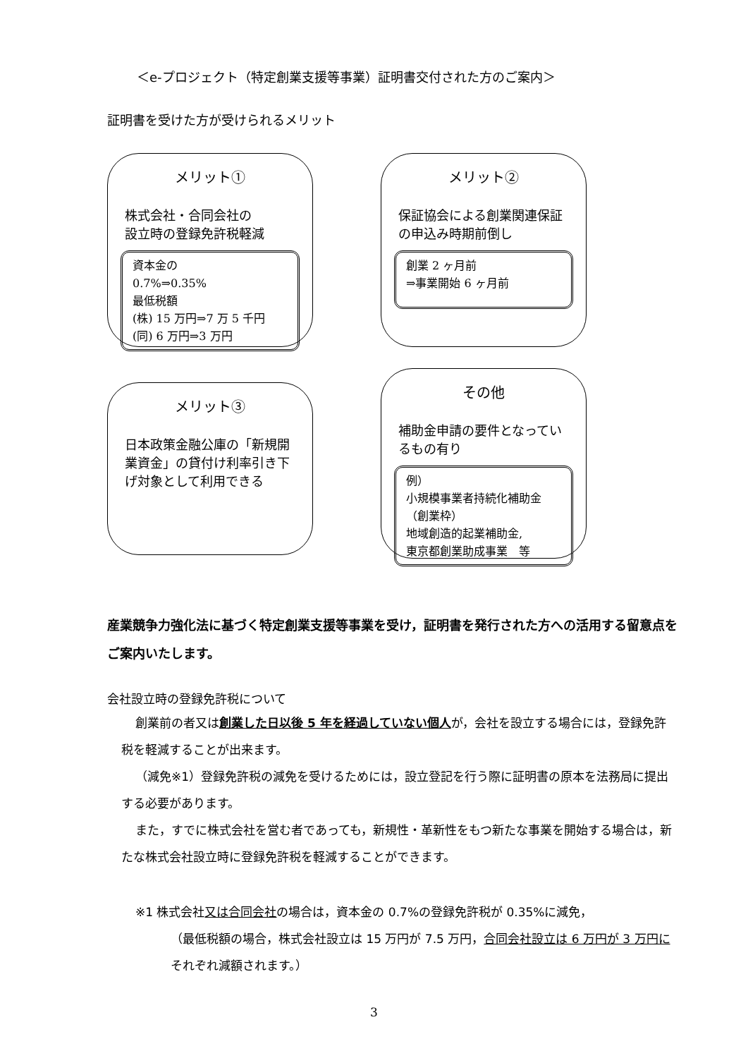＜e-プロジェクト（特定創業支援等事業）証明書交付された方のご案内＞
証明書を受けた方が受けられるメリット
メリット①
株式会社・合同会社の
設立時の登録免許税軽減
資本金の
0.7%⇒0.35%
最低税額
(株) 15 万円⇒7 万 5 千円
(同) 6 万円⇒3 万円
メリット②
保証協会による創業関連保証の申込み時期前倒し
創業 2 ヶ月前
⇒事業開始 6 ヶ月前
メリット③
日本政策金融公庫の「新規開業資金」の貸付け利率引き下げ対象として利用できる
その他
補助金申請の要件となっているもの有り
例）
小規模事業者持続化補助金（創業枠）
地域創造的起業補助金,
東京都創業助成事業　等
産業競争力強化法に基づく特定創業支援等事業を受け，証明書を発行された方への活用する留意点をご案内いたします。
会社設立時の登録免許税について
創業前の者又は創業した日以後 5 年を経過していない個人が，会社を設立する場合には，登録免許税を軽減することが出来ます。
（減免※1）登録免許税の減免を受けるためには，設立登記を行う際に証明書の原本を法務局に提出する必要があります。
また，すでに株式会社を営む者であっても，新規性・革新性をもつ新たな事業を開始する場合は，新たな株式会社設立時に登録免許税を軽減することができます。
※1 株式会社又は合同会社の場合は，資本金の 0.7%の登録免許税が 0.35%に減免，
（最低税額の場合，株式会社設立は 15 万円が 7.5 万円，合同会社設立は 6 万円が 3 万円にそれぞれ減額されます。）
3